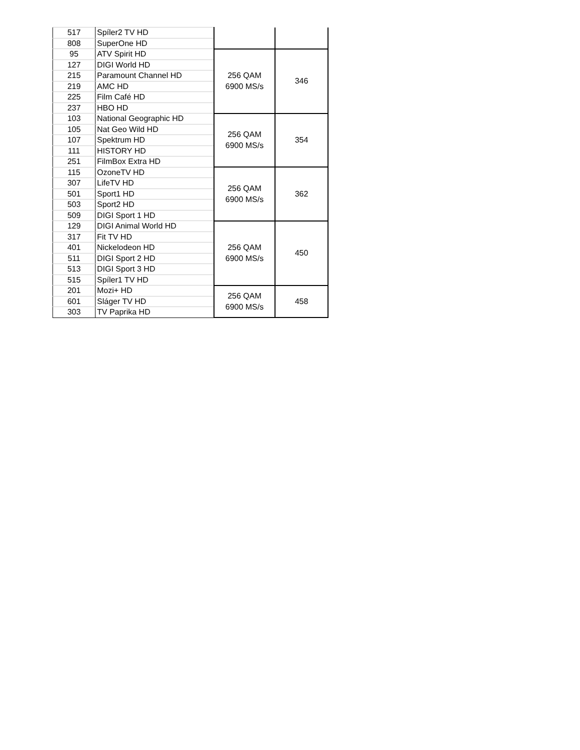| 517 | Spíler2 TV HD | | |
| 808 | SuperOne HD | | |
| 95 | ATV Spirit HD | 256 QAM 6900 MS/s | 346 |
| 127 | DIGI World HD | | |
| 215 | Paramount Channel HD | | |
| 219 | AMC HD | | |
| 225 | Film Café HD | | |
| 237 | HBO HD | | |
| 103 | National Geographic HD | 256 QAM 6900 MS/s | 354 |
| 105 | Nat Geo Wild HD | | |
| 107 | Spektrum HD | | |
| 111 | HISTORY HD | | |
| 251 | FilmBox Extra HD | | |
| 115 | OzoneTV HD | 256 QAM 6900 MS/s | 362 |
| 307 | LifeTV HD | | |
| 501 | Sport1 HD | | |
| 503 | Sport2 HD | | |
| 509 | DIGI Sport 1 HD | | |
| 129 | DIGI Animal World HD | 256 QAM 6900 MS/s | 450 |
| 317 | Fit TV HD | | |
| 401 | Nickelodeon HD | | |
| 511 | DIGI Sport 2 HD | | |
| 513 | DIGI Sport 3 HD | | |
| 515 | Spíler1 TV HD | | |
| 201 | Mozi+ HD | 256 QAM 6900 MS/s | 458 |
| 601 | Sláger TV HD | | |
| 303 | TV Paprika HD | | |